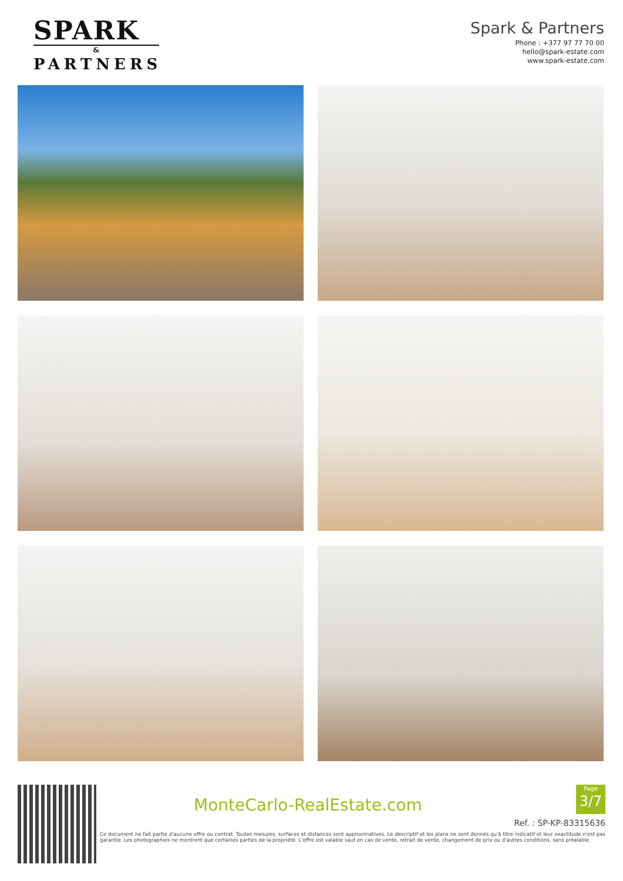SPARK
&
PARTNERS
Spark & Partners
Phone : +377 97 77 70 00
hello@spark-estate.com
www.spark-estate.com
MonteCarlo-RealEstate.com
Page
3/7
Ref. : SP-KP-83315636
Ce document ne fait partie d'aucune offre ou contrat. Toutes mesures, surfaces et distances sont approximatives. Le descriptif et les plans ne sont donnés qu'à titre indicatif et leur exactitude n'est pas garantie. Les photographies ne montrent que certaines parties de la propriété. L'offre est valable sauf en cas de vente, retrait de vente, changement de prix ou d'autres conditions, sans préalable.